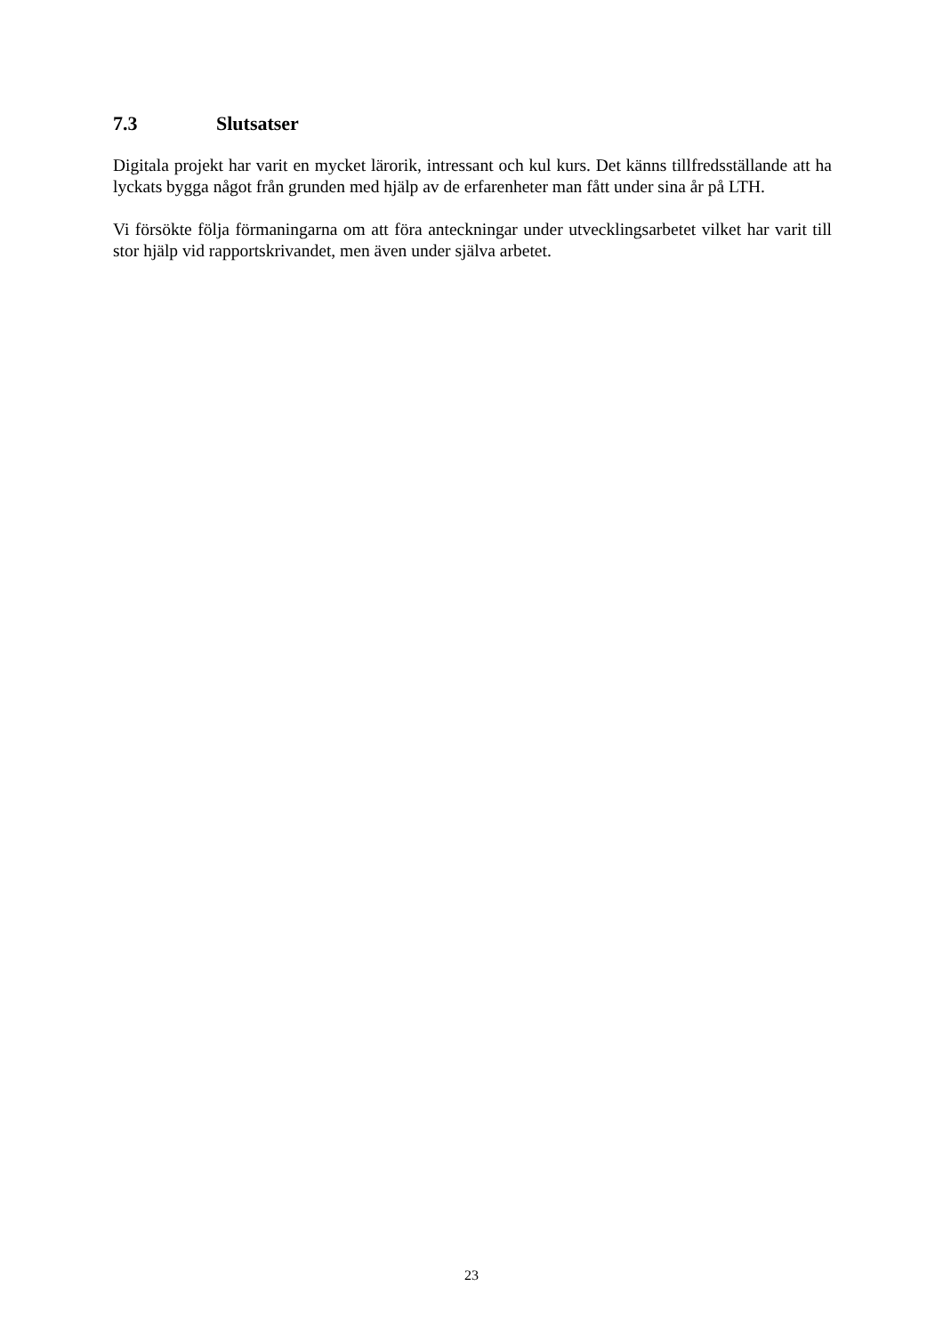7.3 Slutsatser
Digitala projekt har varit en mycket lärorik, intressant och kul kurs. Det känns tillfredsställande att ha lyckats bygga något från grunden med hjälp av de erfarenheter man fått under sina år på LTH.
Vi försökte följa förmaningarna om att föra anteckningar under utvecklingsarbetet vilket har varit till stor hjälp vid rapportskrivandet, men även under själva arbetet.
23